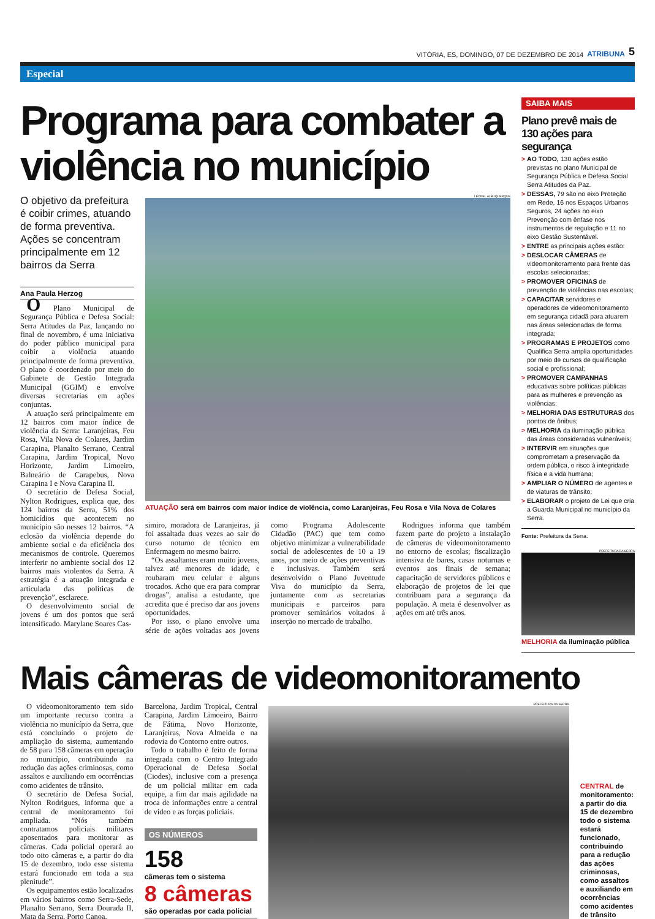VITÓRIA, ES, DOMINGO, 07 DE DEZEMBRO DE 2014 ATRIBUNA 5
Especial
Programa para combater a violência no município
O objetivo da prefeitura é coibir crimes, atuando de forma preventiva. Ações se concentram principalmente em 12 bairros da Serra
Ana Paula Herzog
O Plano Municipal de Segurança Pública e Defesa Social: Serra Atitudes da Paz, lançando no final de novembro, é uma iniciativa do poder público municipal para coibir a violência atuando principalmente de forma preventiva. O plano é coordenado por meio do Gabinete de Gestão Integrada Municipal (GGIM) e envolve diversas secretarias em ações conjuntas.
A atuação será principalmente em 12 bairros com maior índice de violência da Serra: Laranjeiras, Feu Rosa, Vila Nova de Colares, Jardim Carapina, Planalto Serrano, Central Carapina, Jardim Tropical, Novo Horizonte, Jardim Limoeiro, Balneário de Carapebus, Nova Carapina I e Nova Carapina II.
O secretário de Defesa Social, Nylton Rodrigues, explica que, dos 124 bairros da Serra, 51% dos homicídios que acontecem no município são nesses 12 bairros. “A eclosão da violência depende do ambiente social e da eficiência dos mecanismos de controle. Queremos interferir no ambiente social dos 12 bairros mais violentos da Serra. A estratégia é a atuação integrada e articulada das políticas de prevenção”, esclarece.
O desenvolvimento social de jovens é um dos pontos que será intensificado. Marylane Soares Cas-
LEONEL ALBUQUERQUE
ATUAÇÃO será em bairros com maior índice de violência, como Laranjeiras, Feu Rosa e Vila Nova de Colares
simiro, moradora de Laranjeiras, já foi assaltada duas vezes ao sair do curso noturno de técnico em Enfermagem no mesmo bairro.
“Os assaltantes eram muito jovens, talvez até menores de idade, e roubaram meu celular e alguns trocados. Acho que era para comprar drogas”, analisa a estudante, que acredita que é preciso dar aos jovens oportunidades.
Por isso, o plano envolve uma série de ações voltadas aos jovens como Programa Adolescente Cidadão (PAC) que tem como objetivo minimizar a vulnerabilidade social de adolescentes de 10 a 19 anos, por meio de ações preventivas e inclusivas. Também será desenvolvido o Plano Juventude Viva do município da Serra, juntamente com as secretarias municipais e parceiros para promover seminários voltados à inserção no mercado de trabalho.
Rodrigues informa que também fazem parte do projeto a instalação de câmeras de videomonitoramento no entorno de escolas; fiscalização intensiva de bares, casas noturnas e eventos aos finais de semana; capacitação de servidores públicos e elaboração de projetos de lei que contribuam para a segurança da população. A meta é desenvolver as ações em até três anos.
SAIBA MAIS
Plano prevê mais de 130 ações para segurança
> AO TODO, 130 ações estão previstas no plano Municipal de Segurança Pública e Defesa Social Serra Atitudes da Paz.
> DESSAS, 79 são no eixo Proteção em Rede, 16 nos Espaços Urbanos Seguros, 24 ações no eixo Prevenção com ênfase nos instrumentos de regulação e 11 no eixo Gestão Sustentável.
> ENTRE as principais ações estão:
> DESLOCAR CÂMERAS de videomonitoramento para frente das escolas selecionadas;
> PROMOVER OFICINAS de prevenção de violências nas escolas;
> CAPACITAR servidores e operadores de videomonitoramento em segurança cidadã para atuarem nas áreas selecionadas de forma integrada;
> PROGRAMAS E PROJETOS como Qualifica Serra amplia oportunidades por meio de cursos de qualificação social e profissional;
> PROMOVER CAMPANHAS educativas sobre políticas públicas para as mulheres e prevenção as violências;
> MELHORIA DAS ESTRUTURAS dos pontos de ônibus;
> MELHORIA da iluminação pública das áreas consideradas vulneráveis;
> INTERVIR em situações que comprometam a preservação da ordem pública, o risco à integridade física e a vida humana;
> AMPLIAR O NÚMERO de agentes e de viaturas de trânsito;
> ELABORAR o projeto de Lei que cria a Guarda Municipal no município da Serra.
Fonte: Prefeitura da Serra.
PREFEITURA DA SERRA
MELHORIA da iluminação pública
Mais câmeras de videomonitoramento
O videomonitoramento tem sido um importante recurso contra a violência no município da Serra, que está concluindo o projeto de ampliação do sistema, aumentando de 58 para 158 câmeras em operação no município, contribuindo na redução das ações criminosas, como assaltos e auxiliando em ocorrências como acidentes de trânsito.
O secretário de Defesa Social, Nylton Rodrigues, informa que a central de monitoramento foi ampliada. “Nós também contratamos policiais militares aposentados para monitorar as câmeras. Cada policial operará ao todo oito câmeras e, a partir do dia 15 de dezembro, todo esse sistema estará funcionado em toda a sua plenitude”.
Os equipamentos estão localizados em vários bairros como Serra-Sede, Planalto Serrano, Serra Dourada II, Mata da Serra, Porto Canoa,
Barcelona, Jardim Tropical, Central Carapina, Jardim Limoeiro, Bairro de Fátima, Novo Horizonte, Laranjeiras, Nova Almeida e na rodovia do Contorno entre outros.
Todo o trabalho é feito de forma integrada com o Centro Integrado Operacional de Defesa Social (Ciodes), inclusive com a presença de um policial militar em cada equipe, a fim dar mais agilidade na troca de informações entre a central de vídeo e as forças policiais.
OS NÚMEROS
158
câmeras tem o sistema
8 câmeras
são operadas por cada policial
PREFEITURA DA SERRA
CENTRAL de monitoramento: a partir do dia 15 de dezembro todo o sistema estará funcionado, contribuindo para a redução das ações criminosas, como assaltos e auxiliando em ocorrências como acidentes de trânsito